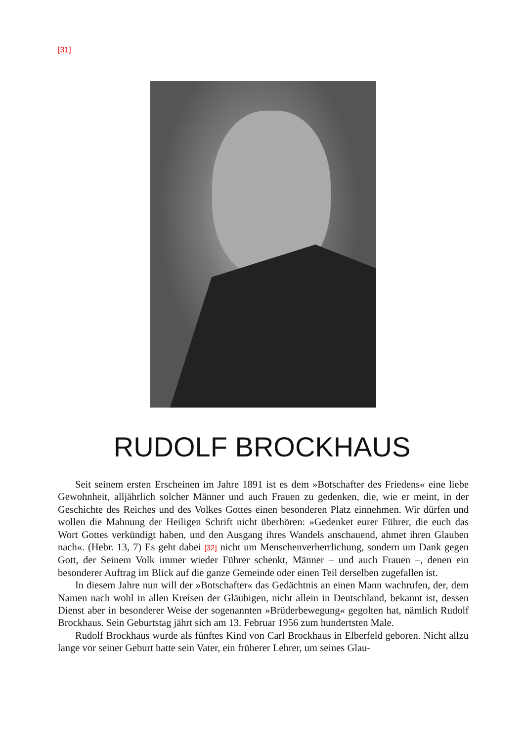[31]
RUDOLF BROCKHAUS
Seit seinem ersten Erscheinen im Jahre 1891 ist es dem »Botschafter des Friedens« eine liebe Gewohnheit, alljährlich solcher Männer und auch Frauen zu gedenken, die, wie er meint, in der Geschichte des Reiches und des Volkes Gottes einen besonderen Platz einnehmen. Wir dürfen und wollen die Mahnung der Heiligen Schrift nicht überhören: »Gedenket eurer Führer, die euch das Wort Gottes verkündigt haben, und den Ausgang ihres Wandels anschauend, ahmet ihren Glauben nach«. (Hebr. 13, 7) Es geht dabei [32] nicht um Menschenverherrlichung, sondern um Dank gegen Gott, der Seinem Volk immer wieder Führer schenkt, Männer – und auch Frauen –, denen ein besonderer Auftrag im Blick auf die ganze Gemeinde oder einen Teil derselben zugefallen ist.
In diesem Jahre nun will der »Botschafter« das Gedächtnis an einen Mann wachrufen, der, dem Namen nach wohl in allen Kreisen der Gläubigen, nicht allein in Deutschland, bekannt ist, dessen Dienst aber in besonderer Weise der sogenannten »Brüderbewegung« gegolten hat, nämlich Rudolf Brockhaus. Sein Geburtstag jährt sich am 13. Februar 1956 zum hundertsten Male.
Rudolf Brockhaus wurde als fünftes Kind von Carl Brockhaus in Elberfeld geboren. Nicht allzu lange vor seiner Geburt hatte sein Vater, ein früherer Lehrer, um seines Glau-